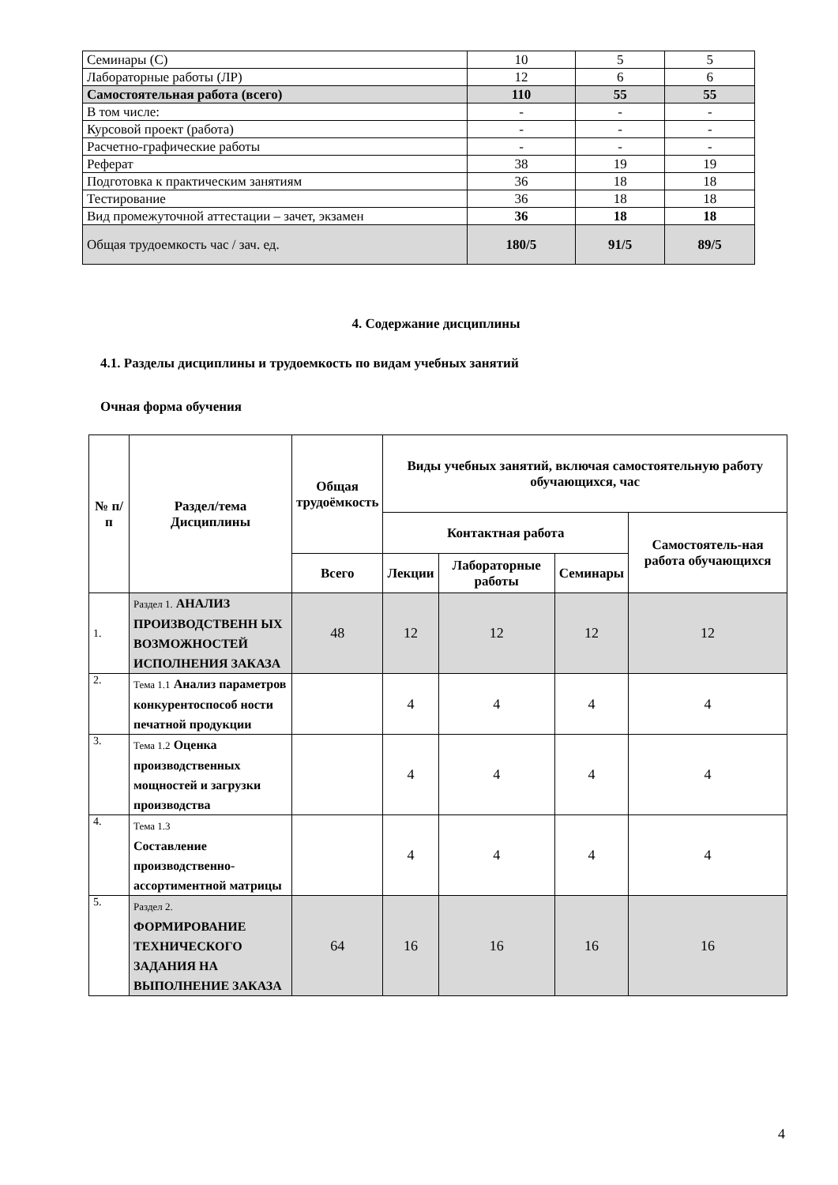| Семинары (С) | 10 | 5 | 5 |
| Лабораторные работы (ЛР) | 12 | 6 | 6 |
| Самостоятельная работа (всего) | 110 | 55 | 55 |
| В том числе: | - | - | - |
| Курсовой проект (работа) | - | - | - |
| Расчетно-графические работы | - | - | - |
| Реферат | 38 | 19 | 19 |
| Подготовка к практическим занятиям | 36 | 18 | 18 |
| Тестирование | 36 | 18 | 18 |
| Вид промежуточной аттестации – зачет, экзамен | 36 | 18 | 18 |
| Общая трудоемкость час / зач. ед. | 180/5 | 91/5 | 89/5 |
4. Содержание дисциплины
4.1. Разделы дисциплины и трудоемкость по видам учебных занятий
Очная форма обучения
| № п/п | Раздел/тема Дисциплины | Общая трудоёмкость | Виды учебных занятий, включая самостоятельную работу обучающихся, час | | | |
| --- | --- | --- | --- | --- | --- | --- |
| | | | Контактная работа | | | Самостоятель-ная работа обучающихся |
| | | Всего | Лекции | Лабораторные работы | Семинары | |
| 1. | Раздел 1. АНАЛИЗ ПРОИЗВОДСТВЕНН ЫХ ВОЗМОЖНОСТЕЙ ИСПОЛНЕНИЯ ЗАКАЗА | 48 | 12 | 12 | 12 | 12 |
| 2. | Тема 1.1 Анализ параметров конкурентоспособ ности печатной продукции | | 4 | 4 | 4 | 4 |
| 3. | Тема 1.2 Оценка производственных мощностей и загрузки производства | | 4 | 4 | 4 | 4 |
| 4. | Тема 1.3 Составление производственно-ассортиментной матрицы | | 4 | 4 | 4 | 4 |
| 5. | Раздел 2. ФОРМИРОВАНИЕ ТЕХНИЧЕСКОГО ЗАДАНИЯ НА ВЫПОЛНЕНИЕ ЗАКАЗА | 64 | 16 | 16 | 16 | 16 |
4